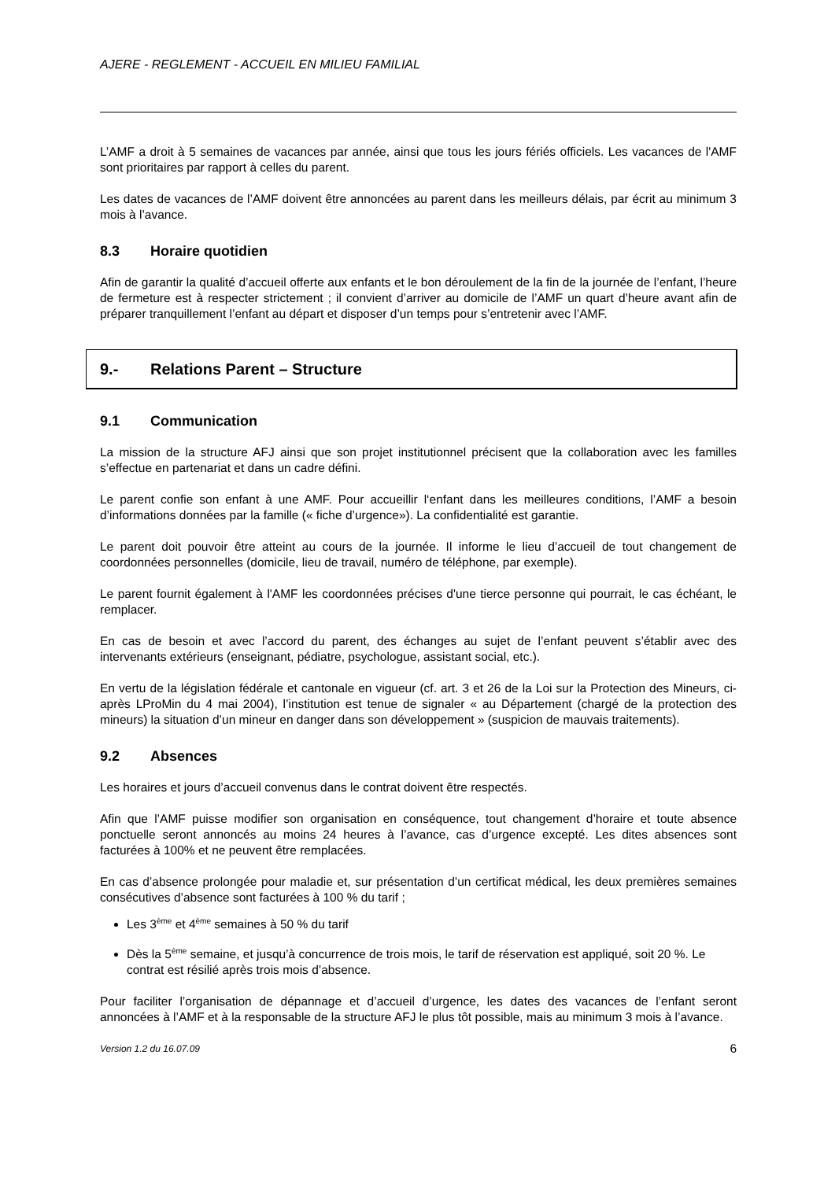AJERE - REGLEMENT - ACCUEIL EN MILIEU FAMILIAL
L’AMF a droit à 5 semaines de vacances par année, ainsi que tous les jours fériés officiels. Les vacances de l'AMF sont prioritaires par rapport à celles du parent.
Les dates de vacances de l’AMF doivent être annoncées au parent dans les meilleurs délais, par écrit au minimum 3 mois à l’avance.
8.3 Horaire quotidien
Afin de garantir la qualité d’accueil offerte aux enfants et le bon déroulement de la fin de la journée de l’enfant, l’heure de fermeture est à respecter strictement ; il convient d’arriver au domicile de l’AMF un quart d’heure avant afin de préparer tranquillement l’enfant au départ et disposer d’un temps pour s’entretenir avec l’AMF.
9.- Relations Parent – Structure
9.1 Communication
La mission de la structure AFJ ainsi que son projet institutionnel précisent que la collaboration avec les familles s’effectue en partenariat et dans un cadre défini.
Le parent confie son enfant à une AMF. Pour accueillir l‘enfant dans les meilleures conditions, l’AMF a besoin d’informations données par la famille (« fiche d’urgence»). La confidentialité est garantie.
Le parent doit pouvoir être atteint au cours de la journée. Il informe le lieu d’accueil de tout changement de coordonnées personnelles (domicile, lieu de travail, numéro de téléphone, par exemple).
Le parent fournit également à l'AMF les coordonnées précises d'une tierce personne qui pourrait, le cas échéant, le remplacer.
En cas de besoin et avec l’accord du parent, des échanges au sujet de l’enfant peuvent s’établir avec des intervenants extérieurs (enseignant, pédiatre, psychologue, assistant social, etc.).
En vertu de la législation fédérale et cantonale en vigueur (cf. art. 3 et 26 de la Loi sur la Protection des Mineurs, ci-après LProMin du 4 mai 2004), l’institution est tenue de signaler « au Département (chargé de la protection des mineurs) la situation d’un mineur en danger dans son développement » (suspicion de mauvais traitements).
9.2 Absences
Les horaires et jours d’accueil convenus dans le contrat doivent être respectés.
Afin que l’AMF puisse modifier son organisation en conséquence, tout changement d’horaire et toute absence ponctuelle seront annoncés au moins 24 heures à l’avance, cas d’urgence excepté. Les dites absences sont facturées à 100% et ne peuvent être remplacées.
En cas d’absence prolongée pour maladie et, sur présentation d’un certificat médical, les deux premières semaines consécutives d’absence sont facturées à 100 % du tarif ;
Les 3<sup>ème</sup> et 4<sup>ème</sup> semaines à 50 % du tarif
Dès la 5<sup>ème</sup> semaine, et jusqu’à concurrence de trois mois, le tarif de réservation est appliqué, soit 20 %. Le contrat est résilié après trois mois d’absence.
Pour faciliter l’organisation de dépannage et d’accueil d’urgence, les dates des vacances de l’enfant seront annoncées à l’AMF et à la responsable de la structure AFJ le plus tôt possible, mais au minimum 3 mois à l’avance.
Version 1.2 du 16.07.09 6